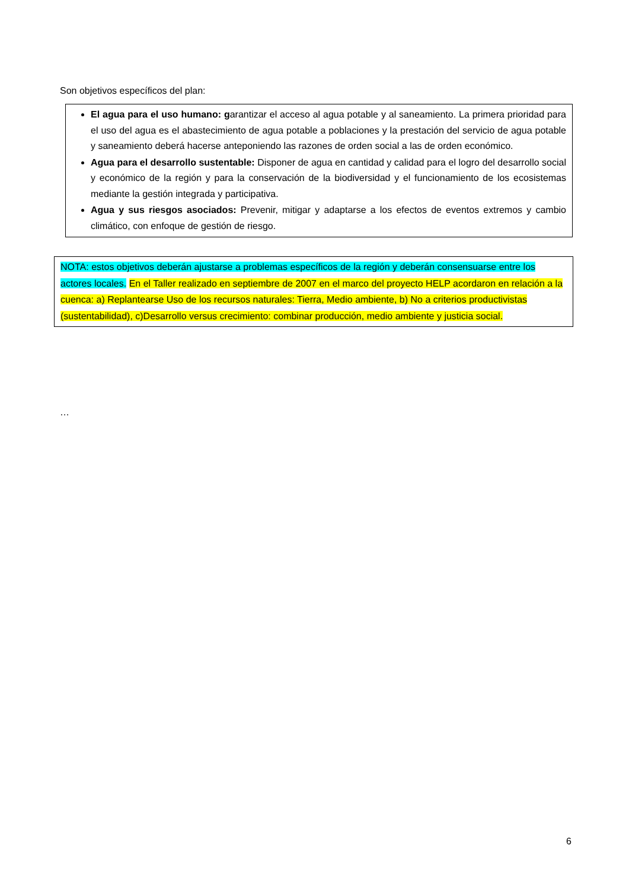Son objetivos específicos del plan:
El agua para el uso humano: garantizar el acceso al agua potable y al saneamiento. La primera prioridad para el uso del agua es el abastecimiento de agua potable a poblaciones y la prestación del servicio de agua potable y saneamiento deberá hacerse anteponiendo las razones de orden social a las de orden económico.
Agua para el desarrollo sustentable: Disponer de agua en cantidad y calidad para el logro del desarrollo social y económico de la región y para la conservación de la biodiversidad y el funcionamiento de los ecosistemas mediante la gestión integrada y participativa.
Agua y sus riesgos asociados: Prevenir, mitigar y adaptarse a los efectos de eventos extremos y cambio climático, con enfoque de gestión de riesgo.
NOTA: estos objetivos deberán ajustarse a problemas específicos de la región y deberán consensuarse entre los actores locales. En el Taller realizado en septiembre de 2007 en el marco del proyecto HELP acordaron en relación a la cuenca: a) Replantearse Uso de los recursos naturales: Tierra, Medio ambiente, b) No a criterios productivistas (sustentabilidad), c)Desarrollo versus crecimiento: combinar producción, medio ambiente y justicia social.
…
6